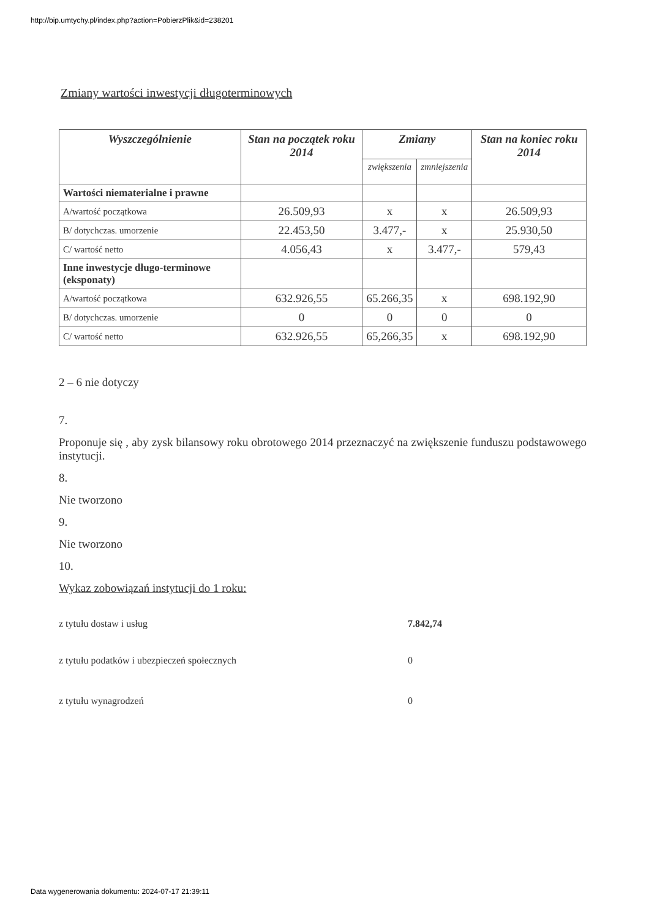http://bip.umtychy.pl/index.php?action=PobierzPlik&id=238201
Zmiany wartości inwestycji długoterminowych
| Wyszczególnienie | Stan na początek roku 2014 | Zmiany | | Stan na koniec roku 2014 |
| --- | --- | --- | --- | --- |
| | | zwiększenia | zmniejszenia | |
| Wartości niematerialne i prawne | | | | |
| A/wartość początkowa | 26.509,93 | x | x | 26.509,93 |
| B/ dotychczas. umorzenie | 22.453,50 | 3.477,- | x | 25.930,50 |
| C/ wartość netto | 4.056,43 | x | 3.477,- | 579,43 |
| Inne inwestycje długo-terminowe (eksponaty) | | | | |
| A/wartość początkowa | 632.926,55 | 65.266,35 | x | 698.192,90 |
| B/ dotychczas. umorzenie | 0 | 0 | 0 | 0 |
| C/ wartość netto | 632.926,55 | 65,266,35 | x | 698.192,90 |
2 – 6 nie dotyczy
7.
Proponuje się , aby zysk bilansowy roku obrotowego 2014 przeznaczyć na zwiększenie funduszu podstawowego instytucji.
8.
Nie tworzono
9.
Nie tworzono
10.
Wykaz zobowiązań instytucji do 1 roku:
z tytułu dostaw i usług 7.842,74
z tytułu podatków i ubezpieczeń społecznych 0
z tytułu wynagrodzeń 0
Data wygenerowania dokumentu: 2024-07-17 21:39:11